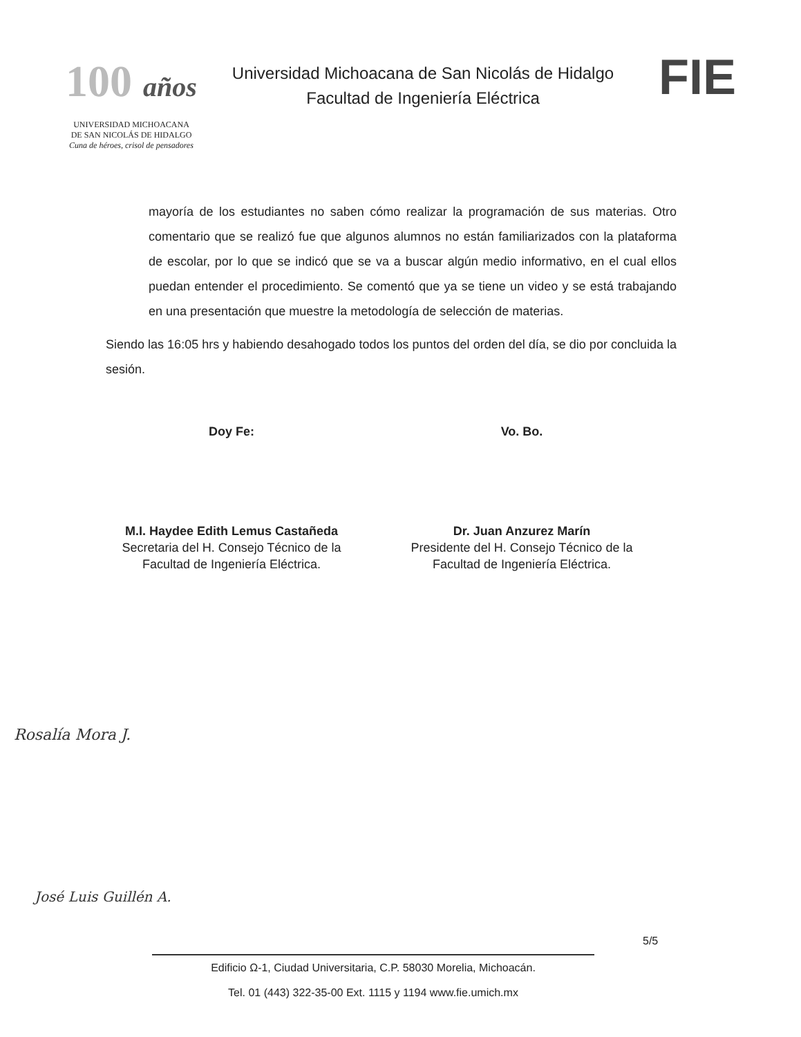100 años
UNIVERSIDAD MICHOACANA
DE SAN NICOLÁS DE HIDALGO
Cuna de héroes, crisol de pensadores
Universidad Michoacana de San Nicolás de Hidalgo
Facultad de Ingeniería Eléctrica
FIE
mayoría de los estudiantes no saben cómo realizar la programación de sus materias. Otro comentario que se realizó fue que algunos alumnos no están familiarizados con la plataforma de escolar, por lo que se indicó que se va a buscar algún medio informativo, en el cual ellos puedan entender el procedimiento. Se comentó que ya se tiene un video y se está trabajando en una presentación que muestre la metodología de selección de materias.
Siendo las 16:05 hrs y habiendo desahogado todos los puntos del orden del día, se dio por concluida la sesión.
Doy Fe:
M.I. Haydee Edith Lemus Castañeda
Secretaria del H. Consejo Técnico de la
Facultad de Ingeniería Eléctrica.
Vo. Bo.
Dr. Juan Anzurez Marín
Presidente del H. Consejo Técnico de la
Facultad de Ingeniería Eléctrica.
José Luis Guillén A.
Rosalía Mora J.
5/5
Edificio Ω-1, Ciudad Universitaria, C.P. 58030 Morelia, Michoacán.
Tel. 01 (443) 322-35-00 Ext. 1115 y 1194 www.fie.umich.mx